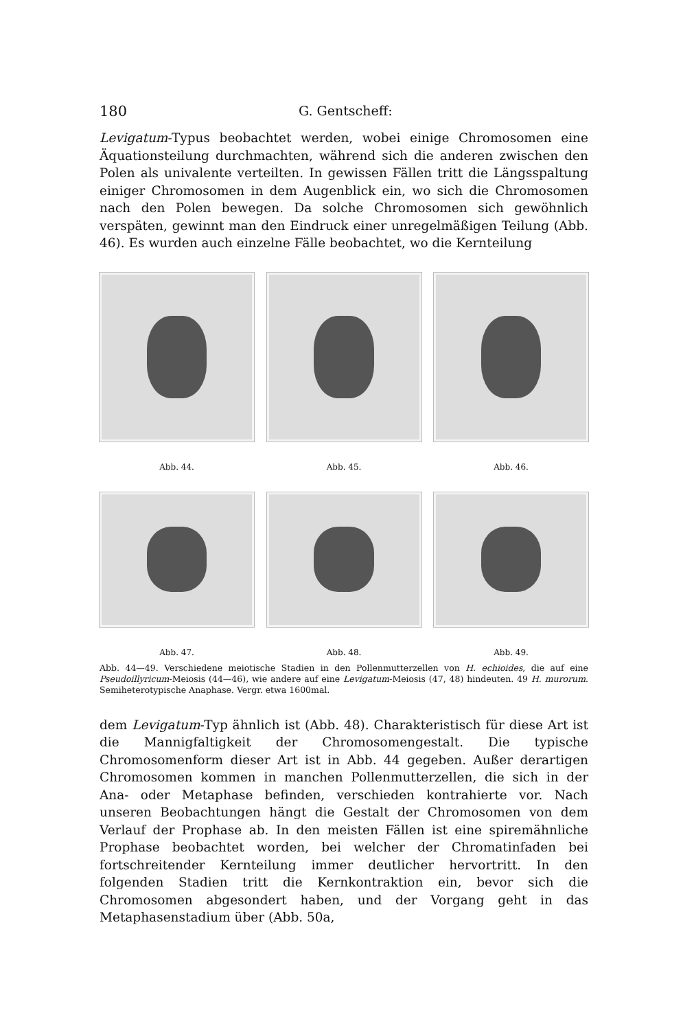180 G. Gentscheff:
Levigatum-Typus beobachtet werden, wobei einige Chromosomen eine Äquationsteilung durchmachten, während sich die anderen zwischen den Polen als univalente verteilten. In gewissen Fällen tritt die Längsspaltung einiger Chromosomen in dem Augenblick ein, wo sich die Chromosomen nach den Polen bewegen. Da solche Chromosomen sich gewöhnlich verspäten, gewinnt man den Eindruck einer unregelmäßigen Teilung (Abb. 46). Es wurden auch einzelne Fälle beobachtet, wo die Kernteilung
Abb. 44. Abb. 45. Abb. 46.
Abb. 47. Abb. 48. Abb. 49.
Abb. 44—49. Verschiedene meiotische Stadien in den Pollenmutterzellen von H. echioides, die auf eine Pseudoillyricum-Meiosis (44—46), wie andere auf eine Levigatum-Meiosis (47, 48) hindeuten. 49 H. murorum. Semiheterotypische Anaphase. Vergr. etwa 1600mal.
dem Levigatum-Typ ähnlich ist (Abb. 48). Charakteristisch für diese Art ist die Mannigfaltigkeit der Chromosomengestalt. Die typische Chromosomenform dieser Art ist in Abb. 44 gegeben. Außer derartigen Chromosomen kommen in manchen Pollenmutterzellen, die sich in der Ana- oder Metaphase befinden, verschieden kontrahierte vor. Nach unseren Beobachtungen hängt die Gestalt der Chromosomen von dem Verlauf der Prophase ab. In den meisten Fällen ist eine spiremähnliche Prophase beobachtet worden, bei welcher der Chromatinfaden bei fortschreitender Kernteilung immer deutlicher hervortritt. In den folgenden Stadien tritt die Kernkontraktion ein, bevor sich die Chromosomen abgesondert haben, und der Vorgang geht in das Metaphasenstadium über (Abb. 50a,